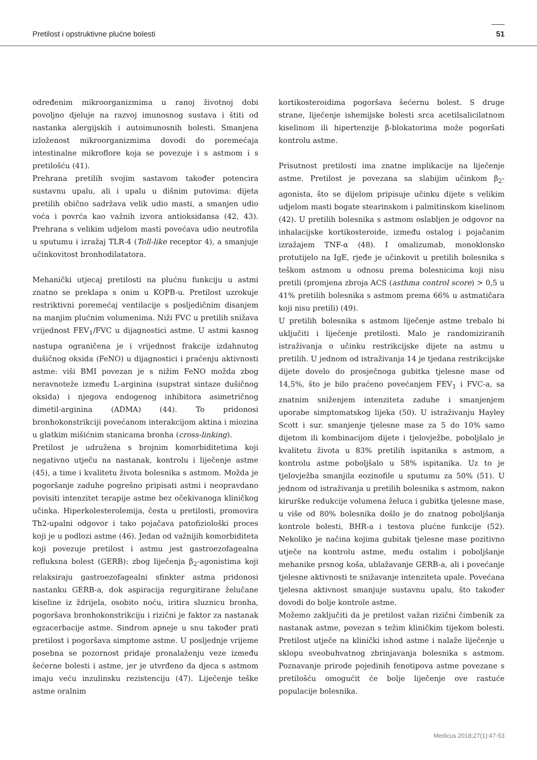Pretilost i opstruktivne plućne bolesti 51
određenim mikroorganizmima u ranoj životnoj dobi povoljno djeluje na razvoj imunosnog sustava i štiti od nastanka alergijskih i autoimunosnih bolesti. Smanjena izloženost mikroorganizmima dovodi do poremećaja intestinalne mikroflore koja se povezuje i s astmom i s pretilošću (41).
Prehrana pretilih svojim sastavom također potencira sustavnu upalu, ali i upalu u dišnim putovima: dijeta pretilih obično sadržava velik udio masti, a smanjen udio voća i povrća kao važnih izvora antioksidansa (42, 43). Prehrana s velikim udjelom masti povećava udio neutrofila u sputumu i izražaj TLR-4 (Toll-like receptor 4), a smanjuje učinkovitost bronhodilatatora.
Mehanički utjecaj pretilosti na plućnu funkciju u astmi znatno se preklapa s onim u KOPB-u. Pretilost uzrokuje restriktivni poremećaj ventilacije s posljedičnim disanjem na manjim plućnim volumenima. Niži FVC u pretilih snižava vrijednost FEV<sub>1</sub>/FVC u dijagnostici astme. U astmi kasnog nastupa ograničena je i vrijednost frakcije izdahnutog dušičnog oksida (FeNO) u dijagnostici i praćenju aktivnosti astme: viši BMI povezan je s nižim FeNO možda zbog neravnoteže između L-arginina (supstrat sintaze dušičnog oksida) i njegova endogenog inhibitora asimetričnog dimetil-arginina (ADMA) (44). To pridonosi bronhokonstrikciji povećanom interakcijom aktina i miozina u glatkim mišićnim stanicama bronha (cross-linking).
Pretilost je udružena s brojnim komorbiditetima koji negativno utječu na nastanak, kontrolu i liječenje astme (45), a time i kvalitetu života bolesnika s astmom. Možda je pogoršanje zaduhe pogrešno pripisati astmi i neopravdano povisiti intenzitet terapije astme bez očekivanoga kliničkog učinka. Hiperkolesterolemija, česta u pretilosti, promovira Th2-upalni odgovor i tako pojačava patofiziološki proces koji je u podlozi astme (46). Jedan od važnijih komorbiditeta koji povezuje pretilost i astmu jest gastroezofagealna refluksna bolest (GERB): zbog liječenja β<sub>2</sub>-agonistima koji relaksiraju gastroezofagealni sfinkter astma pridonosi nastanku GERB-a, dok aspiracija regurgitirane želučane kiseline iz ždrijela, osobito noću, iritira sluznicu bronha, pogoršava bronhokonstrikciju i rizični je faktor za nastanak egzacerbacije astme. Sindrom apneje u snu također prati pretilost i pogoršava simptome astme. U posljednje vrijeme posebna se pozornost pridaje pronalaženju veze između šećerne bolesti i astme, jer je utvrđeno da djeca s astmom imaju veću inzulinsku rezistenciju (47). Liječenje teške astme oralnim
kortikosteroidima pogoršava šećernu bolest. S druge strane, liječenje ishemijske bolesti srca acetilsalicilatnom kiselinom ili hipertenzije β-blokatorima može pogoršati kontrolu astme.
Prisutnost pretilosti ima znatne implikacije na liječenje astme. Pretilost je povezana sa slabijim učinkom β<sub>2</sub>-agonista, što se dijelom pripisuje učinku dijete s velikim udjelom masti bogate stearinskom i palmitinskom kiselinom (42). U pretilih bolesnika s astmom oslabljen je odgovor na inhalacijske kortikosteroide, između ostalog i pojačanim izražajem TNF-α (48). I omalizumab, monoklonsko protutijelo na IgE, rjeđe je učinkovit u pretilih bolesnika s teškom astmom u odnosu prema bolesnicima koji nisu pretili (promjena zbroja ACS (asthma control score) > 0,5 u 41% pretilih bolesnika s astmom prema 66% u astmatičara koji nisu pretili) (49).
U pretilih bolesnika s astmom liječenje astme trebalo bi uključiti i liječenje pretilosti. Malo je randomiziranih istraživanja o učinku restrikcijske dijete na astmu u pretilih. U jednom od istraživanja 14 je tjedana restrikcijske dijete dovelo do prosječnoga gubitka tjelesne mase od 14,5%, što je bilo praćeno povećanjem FEV<sub>1</sub> i FVC-a, sa znatnim sniženjem intenziteta zaduhe i smanjenjem uporabe simptomatskog lijeka (50). U istraživanju Hayley Scott i sur. smanjenje tjelesne mase za 5 do 10% samo dijetom ili kombinacijom dijete i tjelovježbe, poboljšalo je kvalitetu života u 83% pretilih ispitanika s astmom, a kontrolu astme poboljšalo u 58% ispitanika. Uz to je tjelovježba smanjila eozinofile u sputumu za 50% (51). U jednom od istraživanja u pretilih bolesnika s astmom, nakon kirurške redukcije volumena želuca i gubitka tjelesne mase, u više od 80% bolesnika došlo je do znatnog poboljšanja kontrole bolesti, BHR-a i testova plućne funkcije (52). Nekoliko je načina kojima gubitak tjelesne mase pozitivno utječe na kontrolu astme, među ostalim i poboljšanje mehanike prsnog koša, ublažavanje GERB-a, ali i povećanje tjelesne aktivnosti te snižavanje intenziteta upale. Povećana tjelesna aktivnost smanjuje sustavnu upalu, što također dovodi do bolje kontrole astme.
Možemo zaključiti da je pretilost važan rizični čimbenik za nastanak astme, povezan s težim kliničkim tijekom bolesti. Pretilost utječe na klinički ishod astme i nalaže liječenje u sklopu sveobuhvatnog zbrinjavanja bolesnika s astmom. Poznavanje prirode pojedinih fenotipova astme povezane s pretilošću omogućit će bolje liječenje ove rastuće populacije bolesnika.
Medicus 2018;27(1):47-53